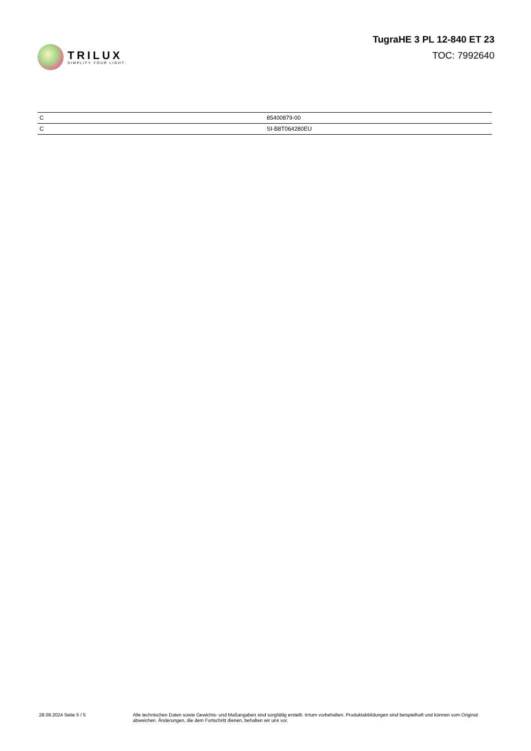TRILUX
SIMPLIFY YOUR LIGHT.
TugraHE 3 PL 12-840 ET 23
TOC: 7992640
| C | 85400879-00 |
| C | SI-B8T064280EU |
28.09.2024 Seite 5 / 5 Alle technischen Daten sowie Gewichts- und Maßangaben sind sorgfältig erstellt. Irrtum vorbehalten. Produktabbildungen sind beispielhaft und können vom Original abweichen. Änderungen, die dem Fortschritt dienen, behalten wir uns vor.